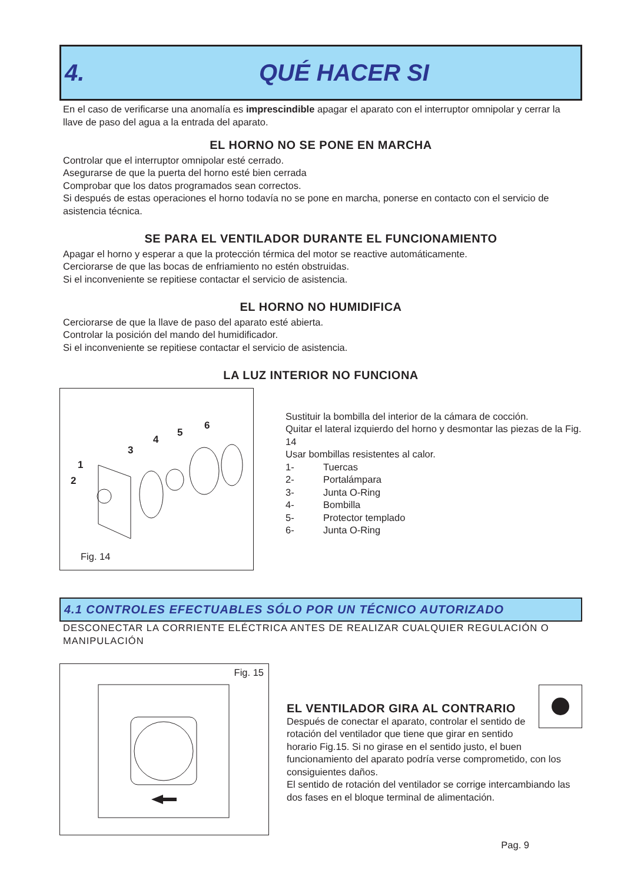4. QUÉ HACER SI
En el caso de verificarse una anomalía es imprescindible apagar el aparato con el interruptor omnipolar y cerrar la llave de paso del agua a la entrada del aparato.
EL HORNO NO SE PONE EN MARCHA
Controlar que el interruptor omnipolar esté cerrado.
Asegurarse de que la puerta del horno esté bien cerrada
Comprobar que los datos programados sean correctos.
Si después de estas operaciones el horno todavía no se pone en marcha, ponerse en contacto con el servicio de asistencia técnica.
SE PARA EL VENTILADOR DURANTE EL FUNCIONAMIENTO
Apagar el horno y esperar a que la protección térmica del motor se reactive automáticamente.
Cerciorarse de que las bocas de enfriamiento no estén obstruidas.
Si el inconveniente se repitiese contactar el servicio de asistencia.
EL HORNO NO HUMIDIFICA
Cerciorarse de que la llave de paso del aparato esté abierta.
Controlar la posición del mando del humidificador.
Si el inconveniente se repitiese contactar el servicio de asistencia.
LA LUZ INTERIOR NO FUNCIONA
1
2
3
4
5
6
Fig. 14
Sustituir la bombilla del interior de la cámara de cocción.
Quitar el lateral izquierdo del horno y desmontar las piezas de la Fig. 14
Usar bombillas resistentes al calor.
1- Tuercas
2- Portalámpara
3- Junta O-Ring
4- Bombilla
5- Protector templado
6- Junta O-Ring
4.1 CONTROLES EFECTUABLES SÓLO POR UN TÉCNICO AUTORIZADO
DESCONECTAR LA CORRIENTE ELÉCTRICA ANTES DE REALIZAR CUALQUIER REGULACIÓN O MANIPULACIÓN
Fig. 15
EL VENTILADOR GIRA AL CONTRARIO
Después de conectar el aparato, controlar el sentido de rotación del ventilador que tiene que girar en sentido horario Fig.15. Si no girase en el sentido justo, el buen funcionamiento del aparato podría verse comprometido, con los consiguientes daños.
El sentido de rotación del ventilador se corrige intercambiando las dos fases en el bloque terminal de alimentación.
Pag. 9